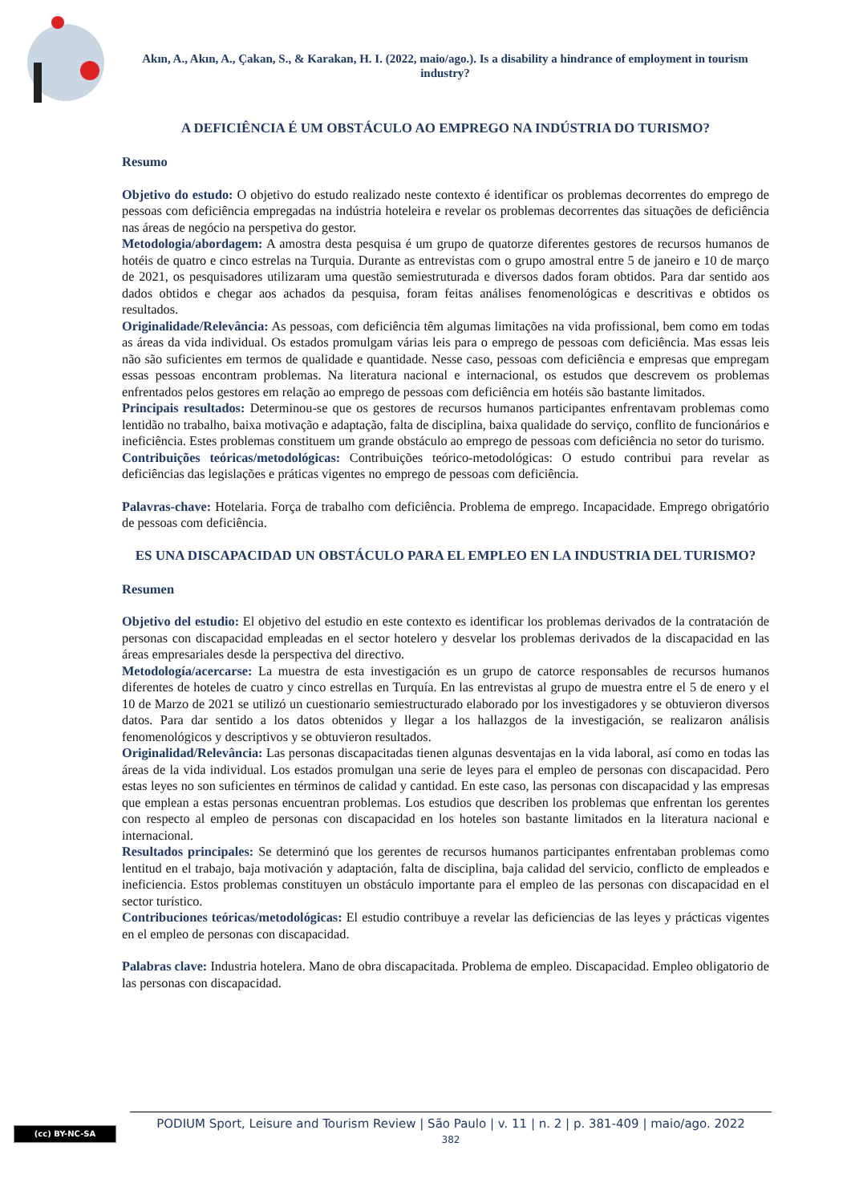Akın, A., Akın, A., Çakan, S., & Karakan, H. I. (2022, maio/ago.). Is a disability a hindrance of employment in tourism industry?
A DEFICIÊNCIA É UM OBSTÁCULO AO EMPREGO NA INDÚSTRIA DO TURISMO?
Resumo
Objetivo do estudo: O objetivo do estudo realizado neste contexto é identificar os problemas decorrentes do emprego de pessoas com deficiência empregadas na indústria hoteleira e revelar os problemas decorrentes das situações de deficiência nas áreas de negócio na perspetiva do gestor.
Metodologia/abordagem: A amostra desta pesquisa é um grupo de quatorze diferentes gestores de recursos humanos de hotéis de quatro e cinco estrelas na Turquia. Durante as entrevistas com o grupo amostral entre 5 de janeiro e 10 de março de 2021, os pesquisadores utilizaram uma questão semiestruturada e diversos dados foram obtidos. Para dar sentido aos dados obtidos e chegar aos achados da pesquisa, foram feitas análises fenomenológicas e descritivas e obtidos os resultados.
Originalidade/Relevância: As pessoas, com deficiência têm algumas limitações na vida profissional, bem como em todas as áreas da vida individual. Os estados promulgam várias leis para o emprego de pessoas com deficiência. Mas essas leis não são suficientes em termos de qualidade e quantidade. Nesse caso, pessoas com deficiência e empresas que empregam essas pessoas encontram problemas. Na literatura nacional e internacional, os estudos que descrevem os problemas enfrentados pelos gestores em relação ao emprego de pessoas com deficiência em hotéis são bastante limitados.
Principais resultados: Determinou-se que os gestores de recursos humanos participantes enfrentavam problemas como lentidão no trabalho, baixa motivação e adaptação, falta de disciplina, baixa qualidade do serviço, conflito de funcionários e ineficiência. Estes problemas constituem um grande obstáculo ao emprego de pessoas com deficiência no setor do turismo.
Contribuições teóricas/metodológicas: Contribuições teórico-metodológicas: O estudo contribui para revelar as deficiências das legislações e práticas vigentes no emprego de pessoas com deficiência.
Palavras-chave: Hotelaria. Força de trabalho com deficiência. Problema de emprego. Incapacidade. Emprego obrigatório de pessoas com deficiência.
ES UNA DISCAPACIDAD UN OBSTÁCULO PARA EL EMPLEO EN LA INDUSTRIA DEL TURISMO?
Resumen
Objetivo del estudio: El objetivo del estudio en este contexto es identificar los problemas derivados de la contratación de personas con discapacidad empleadas en el sector hotelero y desvelar los problemas derivados de la discapacidad en las áreas empresariales desde la perspectiva del directivo.
Metodología/acercarse: La muestra de esta investigación es un grupo de catorce responsables de recursos humanos diferentes de hoteles de cuatro y cinco estrellas en Turquía. En las entrevistas al grupo de muestra entre el 5 de enero y el 10 de Marzo de 2021 se utilizó un cuestionario semiestructurado elaborado por los investigadores y se obtuvieron diversos datos. Para dar sentido a los datos obtenidos y llegar a los hallazgos de la investigación, se realizaron análisis fenomenológicos y descriptivos y se obtuvieron resultados.
Originalidad/Relevância: Las personas discapacitadas tienen algunas desventajas en la vida laboral, así como en todas las áreas de la vida individual. Los estados promulgan una serie de leyes para el empleo de personas con discapacidad. Pero estas leyes no son suficientes en términos de calidad y cantidad. En este caso, las personas con discapacidad y las empresas que emplean a estas personas encuentran problemas. Los estudios que describen los problemas que enfrentan los gerentes con respecto al empleo de personas con discapacidad en los hoteles son bastante limitados en la literatura nacional e internacional.
Resultados principales: Se determinó que los gerentes de recursos humanos participantes enfrentaban problemas como lentitud en el trabajo, baja motivación y adaptación, falta de disciplina, baja calidad del servicio, conflicto de empleados e ineficiencia. Estos problemas constituyen un obstáculo importante para el empleo de las personas con discapacidad en el sector turístico.
Contribuciones teóricas/metodológicas: El estudio contribuye a revelar las deficiencias de las leyes y prácticas vigentes en el empleo de personas con discapacidad.
Palabras clave: Industria hotelera. Mano de obra discapacitada. Problema de empleo. Discapacidad. Empleo obligatorio de las personas con discapacidad.
(cc) BY-NC-SA
PODIUM Sport, Leisure and Tourism Review | São Paulo | v. 11 | n. 2 | p. 381-409 | maio/ago. 2022
382